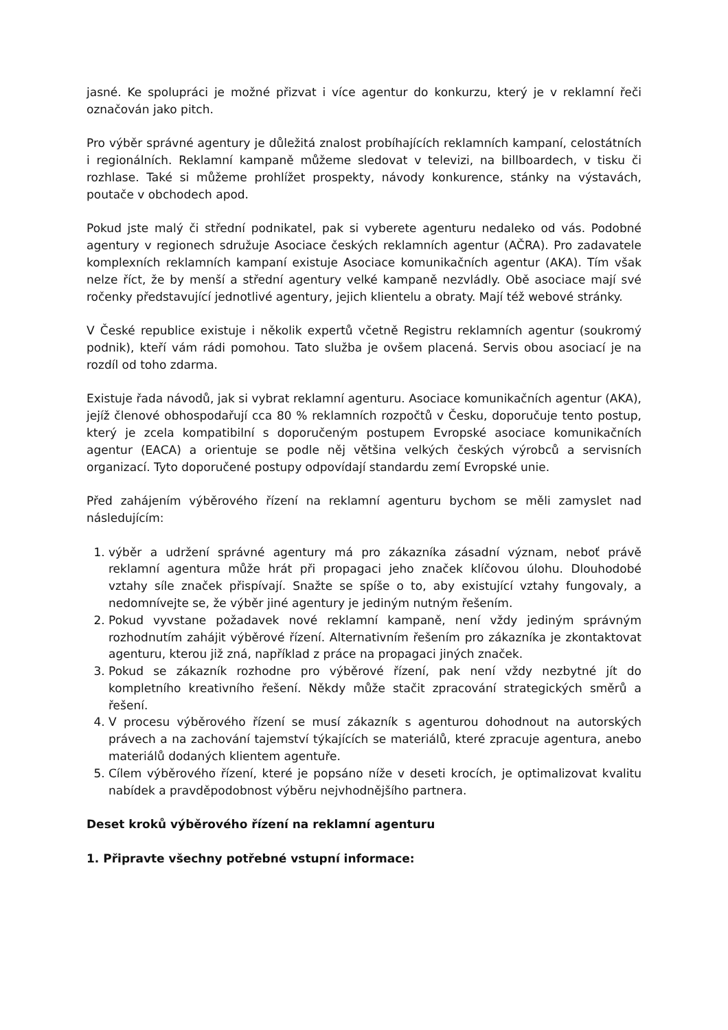jasné. Ke spolupráci je možné přizvat i více agentur do konkurzu, který je v reklamní řeči označován jako pitch.
Pro výběr správné agentury je důležitá znalost probíhajících reklamních kampaní, celostátních i regionálních. Reklamní kampaně můžeme sledovat v televizi, na billboardech, v tisku či rozhlase. Také si můžeme prohlížet prospekty, návody konkurence, stánky na výstavách, poutače v obchodech apod.
Pokud jste malý či střední podnikatel, pak si vyberete agenturu nedaleko od vás. Podobné agentury v regionech sdružuje Asociace českých reklamních agentur (AČRA). Pro zadavatele komplexních reklamních kampaní existuje Asociace komunikačních agentur (AKA). Tím však nelze říct, že by menší a střední agentury velké kampaně nezvládly. Obě asociace mají své ročenky představující jednotlivé agentury, jejich klientelu a obraty. Mají též webové stránky.
V České republice existuje i několik expertů včetně Registru reklamních agentur (soukromý podnik), kteří vám rádi pomohou. Tato služba je ovšem placená. Servis obou asociací je na rozdíl od toho zdarma.
Existuje řada návodů, jak si vybrat reklamní agenturu. Asociace komunikačních agentur (AKA), jejíž členové obhospodařují cca 80 % reklamních rozpočtů v Česku, doporučuje tento postup, který je zcela kompatibilní s doporučeným postupem Evropské asociace komunikačních agentur (EACA) a orientuje se podle něj většina velkých českých výrobců a servisních organizací. Tyto doporučené postupy odpovídají standardu zemí Evropské unie.
Před zahájením výběrového řízení na reklamní agenturu bychom se měli zamyslet nad následujícím:
1. výběr a udržení správné agentury má pro zákazníka zásadní význam, neboť právě reklamní agentura může hrát při propagaci jeho značek klíčovou úlohu. Dlouhodobé vztahy síle značek přispívají. Snažte se spíše o to, aby existující vztahy fungovaly, a nedomnívejte se, že výběr jiné agentury je jediným nutným řešením.
2. Pokud vyvstane požadavek nové reklamní kampaně, není vždy jediným správným rozhodnutím zahájit výběrové řízení. Alternativním řešením pro zákazníka je zkontaktovat agenturu, kterou již zná, například z práce na propagaci jiných značek.
3. Pokud se zákazník rozhodne pro výběrové řízení, pak není vždy nezbytné jít do kompletního kreativního řešení. Někdy může stačit zpracování strategických směrů a řešení.
4. V procesu výběrového řízení se musí zákazník s agenturou dohodnout na autorských právech a na zachování tajemství týkajících se materiálů, které zpracuje agentura, anebo materiálů dodaných klientem agentuře.
5. Cílem výběrového řízení, které je popsáno níže v deseti krocích, je optimalizovat kvalitu nabídek a pravděpodobnost výběru nejvhodnějšího partnera.
Deset kroků výběrového řízení na reklamní agenturu
1. Připravte všechny potřebné vstupní informace: